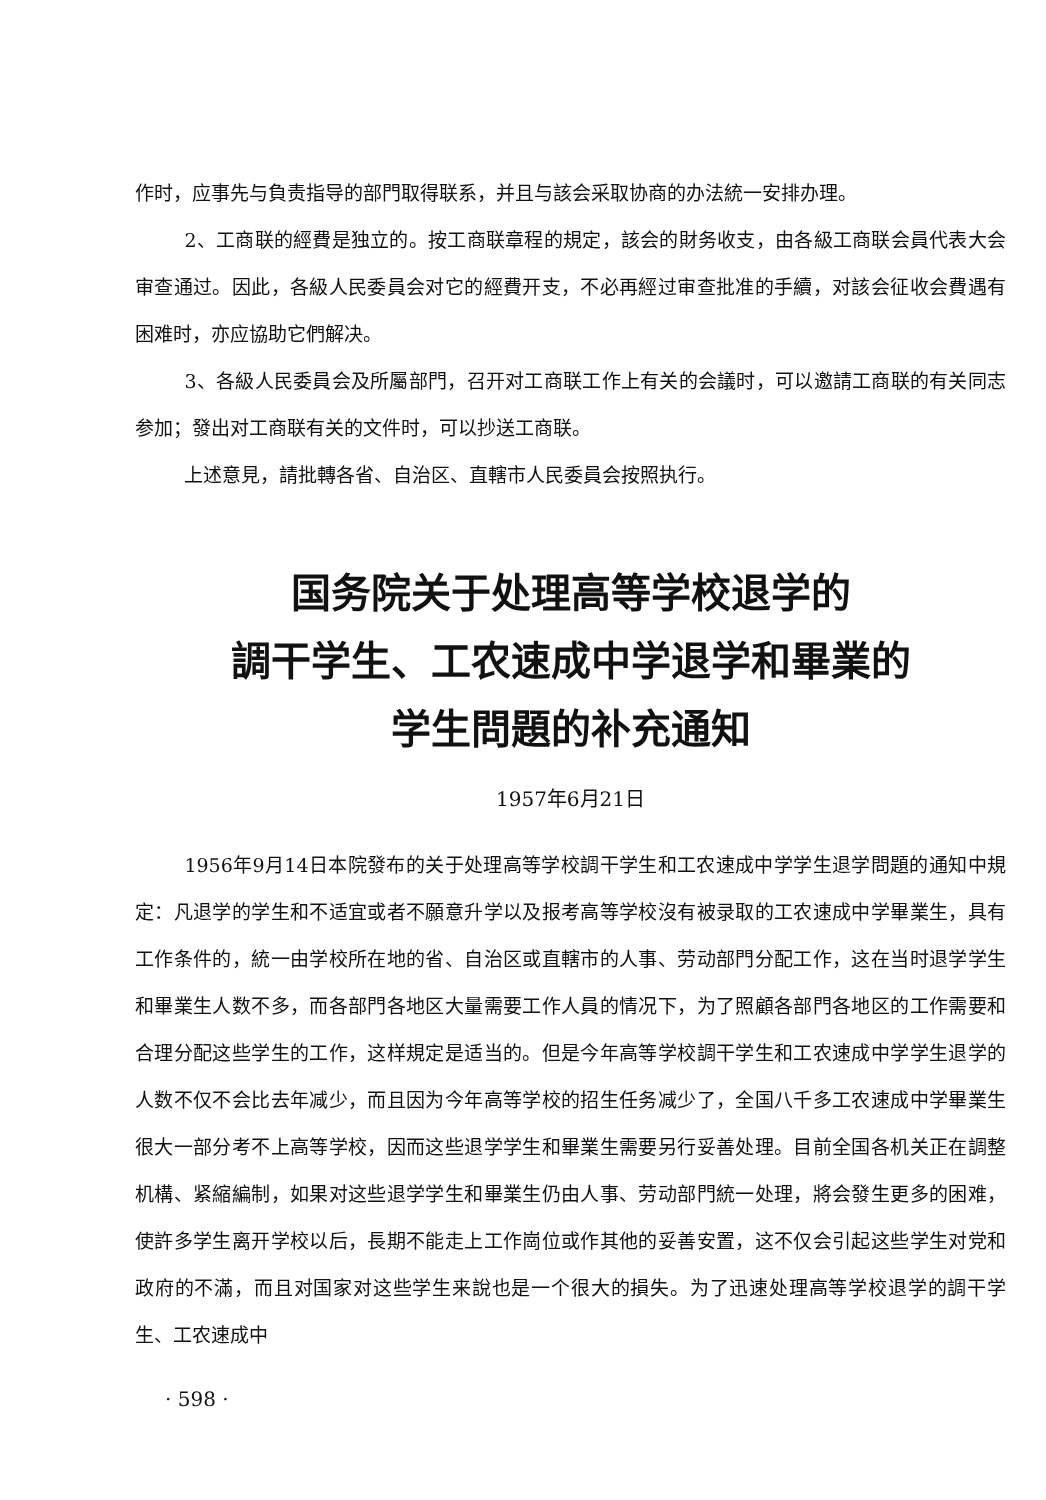作时，应事先与負责指导的部門取得联系，并且与該会采取协商的办法統一安排办理。
2、工商联的經費是独立的。按工商联章程的規定，該会的財务收支，由各級工商联会員代表大会审查通过。因此，各級人民委員会对它的經費开支，不必再經过审查批准的手續，对該会征收会費遇有困难时，亦应協助它們解决。
3、各級人民委員会及所屬部門，召开对工商联工作上有关的会議时，可以邀請工商联的有关同志参加；發出对工商联有关的文件时，可以抄送工商联。
上述意見，請批轉各省、自治区、直轄市人民委員会按照执行。
国务院关于处理高等学校退学的
調干学生、工农速成中学退学和畢業的
学生問題的补充通知
1957年6月21日
1956年9月14日本院發布的关于处理高等学校調干学生和工农速成中学学生退学問題的通知中規定：凡退学的学生和不适宜或者不願意升学以及报考高等学校沒有被录取的工农速成中学畢業生，具有工作条件的，統一由学校所在地的省、自治区或直轄市的人事、劳动部門分配工作，这在当时退学学生和畢業生人数不多，而各部門各地区大量需要工作人員的情况下，为了照顧各部門各地区的工作需要和合理分配这些学生的工作，这样規定是适当的。但是今年高等学校調干学生和工农速成中学学生退学的人数不仅不会比去年减少，而且因为今年高等学校的招生任务减少了，全国八千多工农速成中学畢業生很大一部分考不上高等学校，因而这些退学学生和畢業生需要另行妥善处理。目前全国各机关正在調整机構、紧縮編制，如果对这些退学学生和畢業生仍由人事、劳动部門統一处理，將会發生更多的困难，使許多学生离开学校以后，長期不能走上工作崗位或作其他的妥善安置，这不仅会引起这些学生对党和政府的不滿，而且对国家对这些学生来說也是一个很大的損失。为了迅速处理高等学校退学的調干学生、工农速成中
· 598 ·